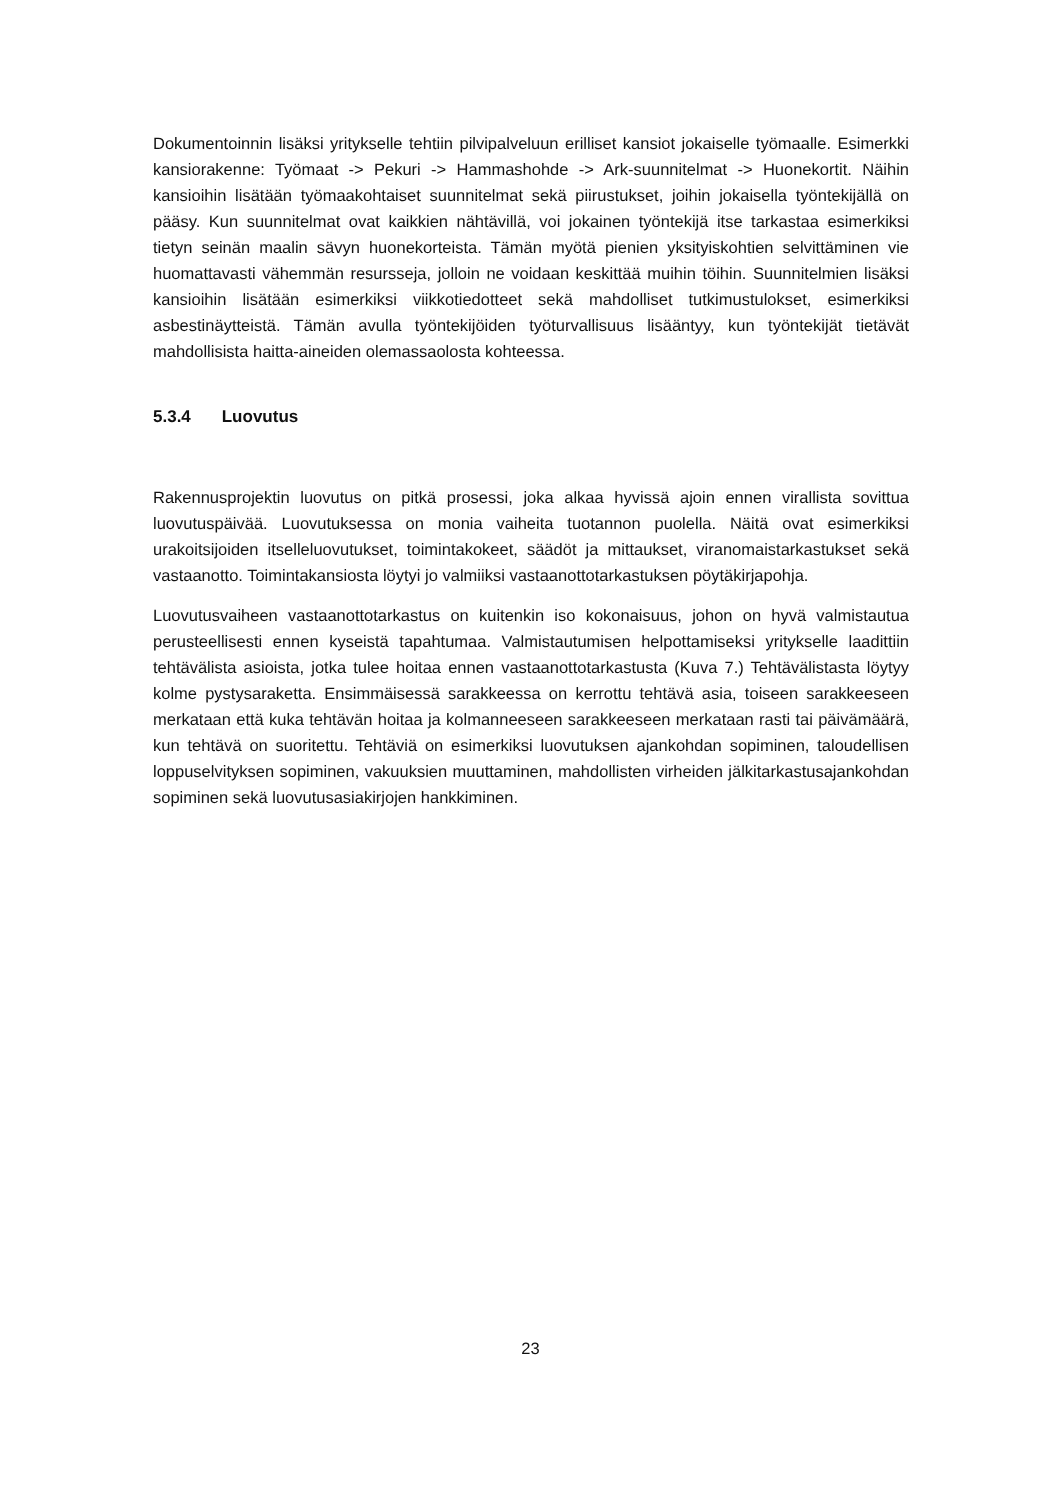Dokumentoinnin lisäksi yritykselle tehtiin pilvipalveluun erilliset kansiot jokaiselle työmaalle. Esimerkki kansiorakenne: Työmaat -> Pekuri -> Hammashohde -> Ark-suunnitelmat -> Huonekortit. Näihin kansioihin lisätään työmaakohtaiset suunnitelmat sekä piirustukset, joihin jokaisella työntekijällä on pääsy. Kun suunnitelmat ovat kaikkien nähtävillä, voi jokainen työntekijä itse tarkastaa esimerkiksi tietyn seinän maalin sävyn huonekorteista. Tämän myötä pienien yksityiskohtien selvittäminen vie huomattavasti vähemmän resursseja, jolloin ne voidaan keskittää muihin töihin. Suunnitelmien lisäksi kansioihin lisätään esimerkiksi viikkotiedotteet sekä mahdolliset tutkimustulokset, esimerkiksi asbestinäytteistä. Tämän avulla työntekijöiden työturvallisuus lisääntyy, kun työntekijät tietävät mahdollisista haitta-aineiden olemassaolosta kohteessa.
5.3.4 Luovutus
Rakennusprojektin luovutus on pitkä prosessi, joka alkaa hyvissä ajoin ennen virallista sovittua luovutuspäivää. Luovutuksessa on monia vaiheita tuotannon puolella. Näitä ovat esimerkiksi urakoitsijoiden itselleluovutukset, toimintakokeet, säädöt ja mittaukset, viranomaistarkastukset sekä vastaanotto. Toimintakansiosta löytyi jo valmiiksi vastaanottotarkastuksen pöytäkirjapohja.
Luovutusvaiheen vastaanottotarkastus on kuitenkin iso kokonaisuus, johon on hyvä valmistautua perusteellisesti ennen kyseistä tapahtumaa. Valmistautumisen helpottamiseksi yritykselle laadittiin tehtävälista asioista, jotka tulee hoitaa ennen vastaanottotarkastusta (Kuva 7.) Tehtävälistasta löytyy kolme pystysaraketta. Ensimmäisessä sarakkeessa on kerrottu tehtävä asia, toiseen sarakkeeseen merkataan että kuka tehtävän hoitaa ja kolmanneeseen sarakkeeseen merkataan rasti tai päivämäärä, kun tehtävä on suoritettu. Tehtäviä on esimerkiksi luovutuksen ajankohdan sopiminen, taloudellisen loppuselvityksen sopiminen, vakuuksien muuttaminen, mahdollisten virheiden jälkitarkastusajankohdan sopiminen sekä luovutusasiakirjojen hankkiminen.
23